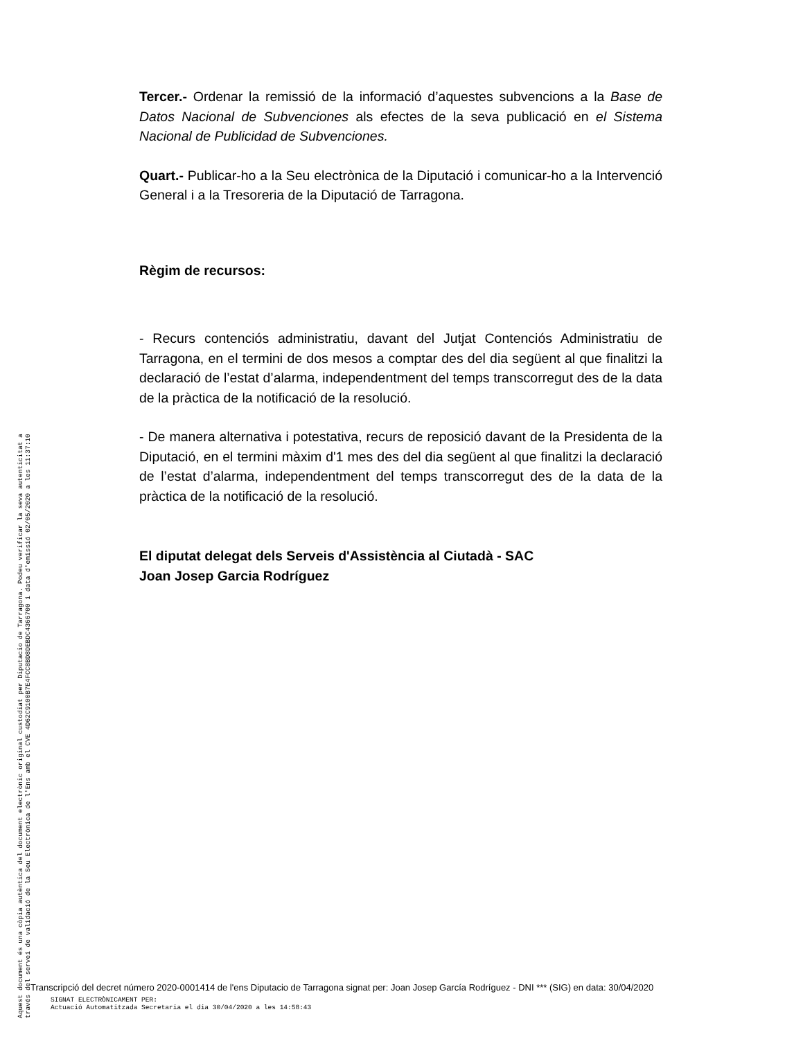Tercer.- Ordenar la remissió de la informació d’aquestes subvencions a la Base de Datos Nacional de Subvenciones als efectes de la seva publicació en el Sistema Nacional de Publicidad de Subvenciones.
Quart.- Publicar-ho a la Seu electrònica de la Diputació i comunicar-ho a la Intervenció General i a la Tresoreria de la Diputació de Tarragona.
Règim de recursos:
- Recurs contenciós administratiu, davant del Jutjat Contenciós Administratiu de Tarragona, en el termini de dos mesos a comptar des del dia següent al que finalitzi la declaració de l’estat d’alarma, independentment del temps transcorregut des de la data de la pràctica de la notificació de la resolució.
- De manera alternativa i potestativa, recurs de reposició davant de la Presidenta de la Diputació, en el termini màxim d'1 mes des del dia següent al que finalitzi la declaració de l’estat d’alarma, independentment del temps transcorregut des de la data de la pràctica de la notificació de la resolució.
El diputat delegat dels Serveis d'Assistència al Ciutadà - SAC
Joan Josep Garcia Rodríguez
Aquest document és una còpia autèntica del document electrònic original custodiat per Diputacio de Tarragona. Podeu verificar la seva autenticitat a
través del servei de validació de la Seu Electrònica de l'Ens amb el CVE 4D62C9100B7E4FCC8BD8DEBDC4366700 i data d'emissió 02/05/2020 a les 11:37:10
Transcripció del decret número 2020-0001414 de l'ens Diputacio de Tarragona signat per: Joan Josep García Rodríguez - DNI *** (SIG) en data: 30/04/2020
SIGNAT ELECTRÒNICAMENT PER:
Actuació Automatitzada Secretaria el dia 30/04/2020 a les 14:58:43